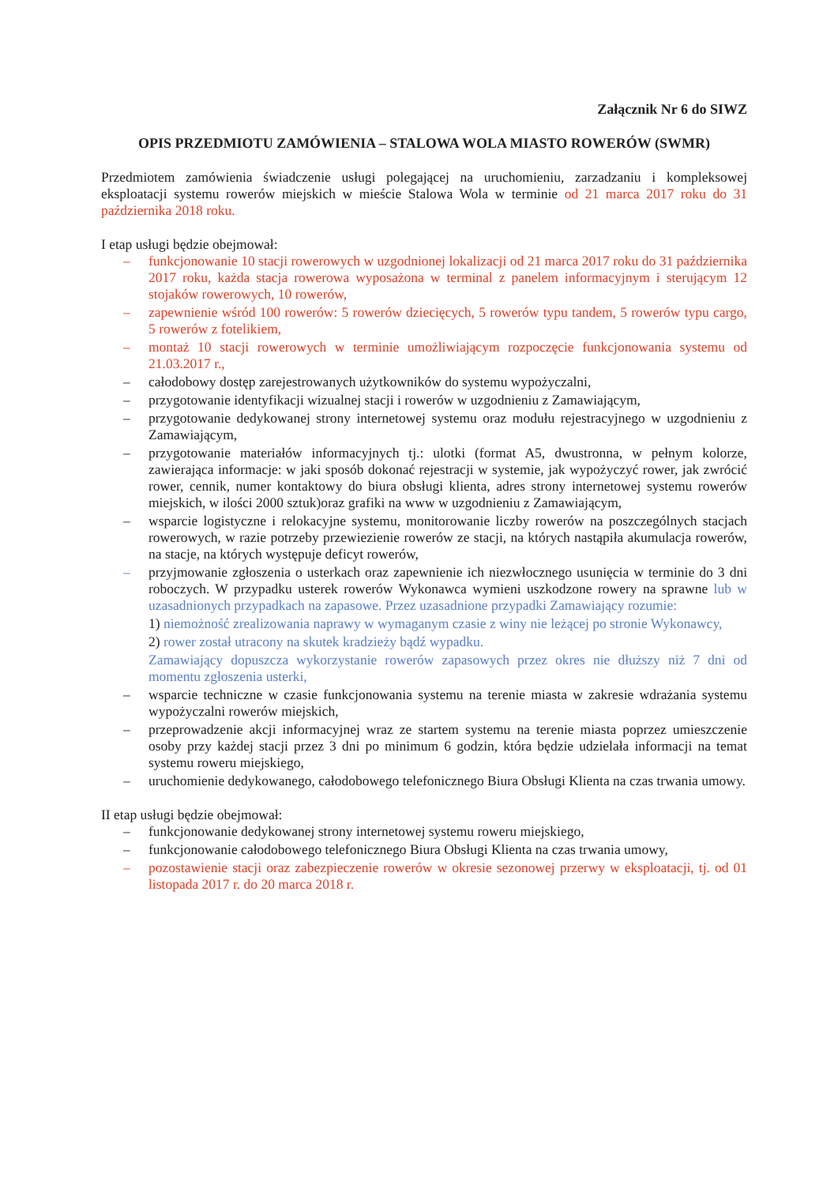Załącznik Nr 6 do SIWZ
OPIS PRZEDMIOTU ZAMÓWIENIA – STALOWA WOLA MIASTO ROWERÓW (SWMR)
Przedmiotem zamówienia świadczenie usługi polegającej na uruchomieniu, zarzadzaniu i kompleksowej eksploatacji systemu rowerów miejskich w mieście Stalowa Wola w terminie od 21 marca 2017 roku do 31 października 2018 roku.
I etap usługi będzie obejmował:
– funkcjonowanie 10 stacji rowerowych w uzgodnionej lokalizacji od 21 marca 2017 roku do 31 października 2017 roku, każda stacja rowerowa wyposażona w terminal z panelem informacyjnym i sterującym 12 stojaków rowerowych, 10 rowerów,
– zapewnienie wśród 100 rowerów: 5 rowerów dziecięcych, 5 rowerów typu tandem, 5 rowerów typu cargo, 5 rowerów z fotelikiem,
– montaż 10 stacji rowerowych w terminie umożliwiającym rozpoczęcie funkcjonowania systemu od 21.03.2017 r.,
– całodobowy dostęp zarejestrowanych użytkowników do systemu wypożyczalni,
– przygotowanie identyfikacji wizualnej stacji i rowerów w uzgodnieniu z Zamawiającym,
– przygotowanie dedykowanej strony internetowej systemu oraz modułu rejestracyjnego w uzgodnieniu z Zamawiającym,
– przygotowanie materiałów informacyjnych tj.: ulotki (format A5, dwustronna, w pełnym kolorze, zawierająca informacje: w jaki sposób dokonać rejestracji w systemie, jak wypożyczyć rower, jak zwrócić rower, cennik, numer kontaktowy do biura obsługi klienta, adres strony internetowej systemu rowerów miejskich, w ilości 2000 sztuk)oraz grafiki na www w uzgodnieniu z Zamawiającym,
– wsparcie logistyczne i relokacyjne systemu, monitorowanie liczby rowerów na poszczególnych stacjach rowerowych, w razie potrzeby przewiezienie rowerów ze stacji, na których nastąpiła akumulacja rowerów, na stacje, na których występuje deficyt rowerów,
– przyjmowanie zgłoszenia o usterkach oraz zapewnienie ich niezwłocznego usunięcia w terminie do 3 dni roboczych. W przypadku usterek rowerów Wykonawca wymieni uszkodzone rowery na sprawne lub w uzasadnionych przypadkach na zapasowe. Przez uzasadnione przypadki Zamawiający rozumie:
1) niemożność zrealizowania naprawy w wymaganym czasie z winy nie leżącej po stronie Wykonawcy,
2) rower został utracony na skutek kradzieży bądź wypadku.
Zamawiający dopuszcza wykorzystanie rowerów zapasowych przez okres nie dłuższy niż 7 dni od momentu zgłoszenia usterki,
– wsparcie techniczne w czasie funkcjonowania systemu na terenie miasta w zakresie wdrażania systemu wypożyczalni rowerów miejskich,
– przeprowadzenie akcji informacyjnej wraz ze startem systemu na terenie miasta poprzez umieszczenie osoby przy każdej stacji przez 3 dni po minimum 6 godzin, która będzie udzielała informacji na temat systemu roweru miejskiego,
– uruchomienie dedykowanego, całodobowego telefonicznego Biura Obsługi Klienta na czas trwania umowy.
II etap usługi będzie obejmował:
– funkcjonowanie dedykowanej strony internetowej systemu roweru miejskiego,
– funkcjonowanie całodobowego telefonicznego Biura Obsługi Klienta na czas trwania umowy,
– pozostawienie stacji oraz zabezpieczenie rowerów w okresie sezonowej przerwy w eksploatacji, tj. od 01 listopada 2017 r. do 20 marca 2018 r.